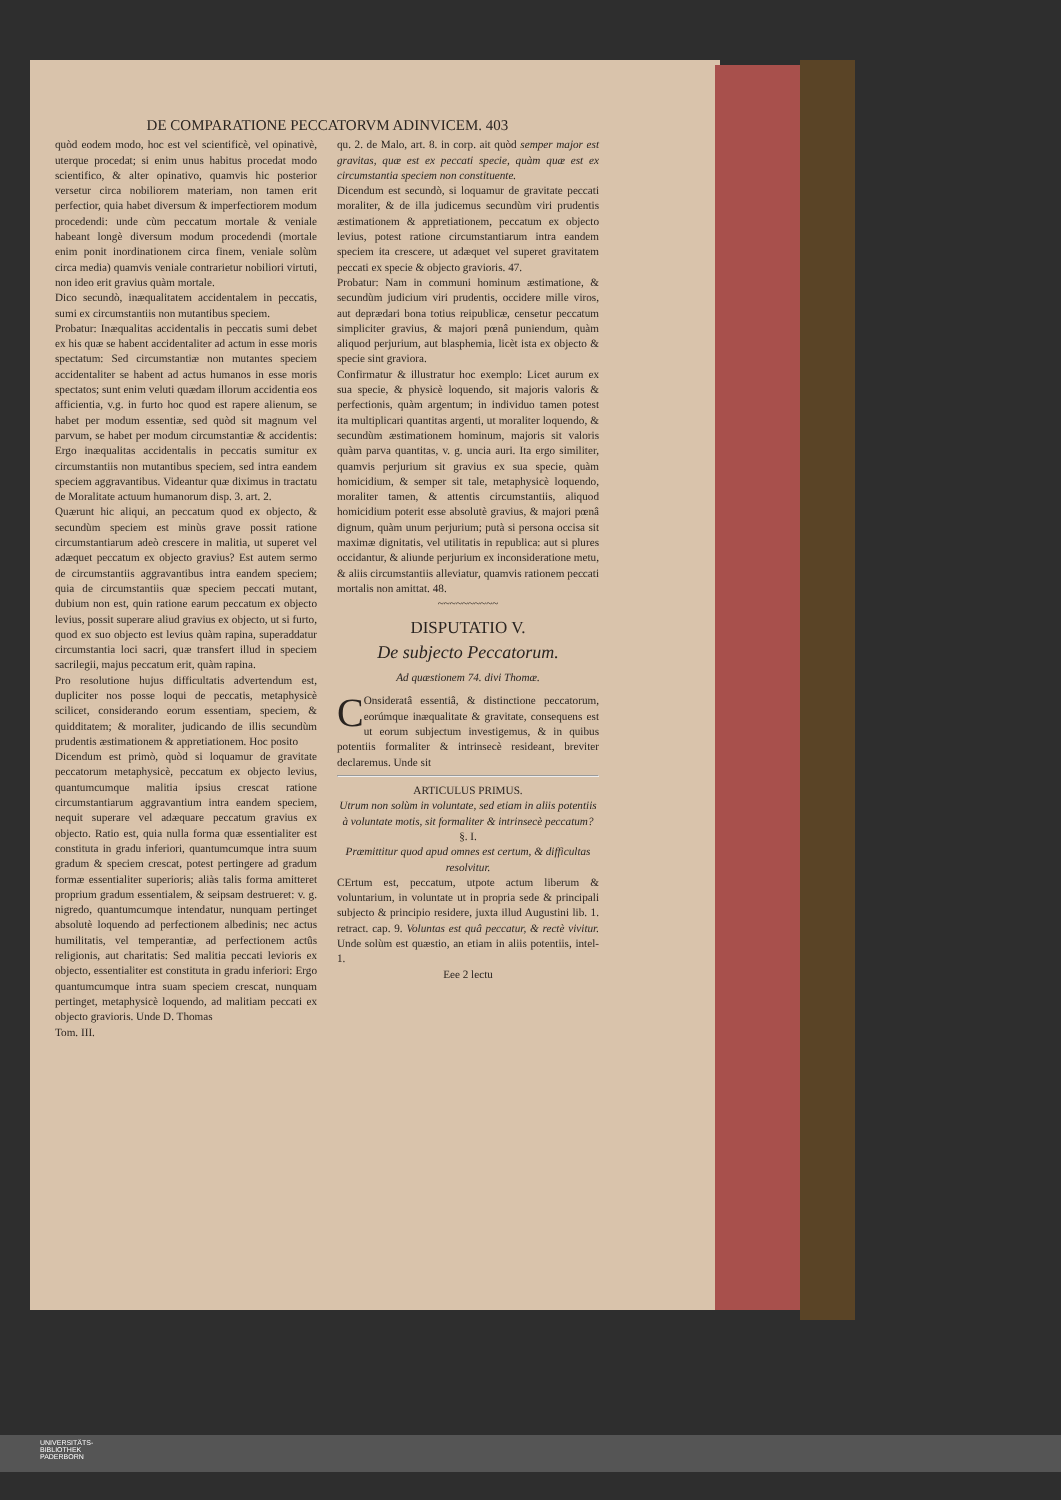DE COMPARATIONE PECCATORVM ADINVICEM. 403
quòd eodem modo, hoc est vel scientificè, vel opinativè, uterque procedat; si enim unus habitus procedat modo scientifico, & alter opinativo, quamvis hic posterior versetur circa nobiliorem materiam, non tamen erit perfectior, quia habet diversum & imperfectiorem modum procedendi: unde cùm peccatum mortale & veniale habeant longè diversum modum procedendi (mortale enim ponit inordinationem circa finem, veniale solùm circa media) quamvis veniale contrarietur nobiliori virtuti, non ideo erit gravius quàm mortale.
Dico secundò, inæqualitatem accidentalem in peccatis, sumi ex circumstantiis non mutantibus speciem.
Probatur: Inæqualitas accidentalis in peccatis sumi debet ex his quæ se habent accidentaliter ad actum in esse moris spectatum: Sed circumstantiæ non mutantes speciem accidentaliter se habent ad actus humanos in esse moris spectatos; sunt enim veluti quædam illorum accidentia eos afficientia, v.g. in furto hoc quod est rapere alienum, se habet per modum essentiæ, sed quòd sit magnum vel parvum, se habet per modum circumstantiæ & accidentis: Ergo inæqualitas accidentalis in peccatis sumitur ex circumstantiis non mutantibus speciem, sed intra eandem speciem aggravantibus. Videantur quæ diximus in tractatu de Moralitate actuum humanorum disp. 3. art. 2.
Quærunt hic aliqui, an peccatum quod ex objecto, & secundùm speciem est minùs grave possit ratione circumstantiarum adeò crescere in malitia, ut superet vel adæquet peccatum ex objecto gravius? Est autem sermo de circumstantiis aggravantibus intra eandem speciem; quia de circumstantiis quæ speciem peccati mutant, dubium non est, quin ratione earum peccatum ex objecto levius, possit superare aliud gravius ex objecto, ut si furto, quod ex suo objecto est levius quàm rapina, superaddatur circumstantia loci sacri, quæ transfert illud in speciem sacrilegii, majus peccatum erit, quàm rapina.
Pro resolutione hujus difficultatis advertendum est, dupliciter nos posse loqui de peccatis, metaphysicè scilicet, considerando eorum essentiam, speciem, & quidditatem; & moraliter, judicando de illis secundùm prudentis æstimationem & appretiationem. Hoc posito
Dicendum est primò, quòd si loquamur de gravitate peccatorum metaphysicè, peccatum ex objecto levius, quantumcumque malitia ipsius crescat ratione circumstantiarum aggravantium intra eandem speciem, nequit superare vel adæquare peccatum gravius ex objecto. Ratio est, quia nulla forma quæ essentialiter est constituta in gradu inferiori, quantumcumque intra suum gradum & speciem crescat, potest pertingere ad gradum formæ essentialiter superioris; aliàs talis forma amitteret proprium gradum essentialem, & seipsam destrueret: v. g. nigredo, quantumcumque intendatur, nunquam pertinget absolutè loquendo ad perfectionem albedinis; nec actus humilitatis, vel temperantiæ, ad perfectionem actûs religionis, aut charitatis: Sed malitia peccati levioris ex objecto, essentialiter est constituta in gradu inferiori: Ergo quantumcumque intra suam speciem crescat, nunquam pertinget, metaphysicè loquendo, ad malitiam peccati ex objecto gravioris. Unde D. Thomas
Tom. III.
qu. 2. de Malo, art. 8. in corp. ait quòd semper major est gravitas, quæ est ex peccati specie, quàm quæ est ex circumstantia speciem non constituente.
Dicendum est secundò, si loquamur de gravitate peccati moraliter, & de illa judicemus secundùm viri prudentis æstimationem & appretiationem, peccatum ex objecto levius, potest ratione circumstantiarum intra eandem speciem ita crescere, ut adæquet vel superet gravitatem peccati ex specie & objecto gravioris. 47.
Probatur: Nam in communi hominum æstimatione, & secundùm judicium viri prudentis, occidere mille viros, aut deprædari bona totius reipublicæ, censetur peccatum simpliciter gravius, & majori pœnâ puniendum, quàm aliquod perjurium, aut blasphemia, licèt ista ex objecto & specie sint graviora.
Confirmatur & illustratur hoc exemplo: Licet aurum ex sua specie, & physicè loquendo, sit majoris valoris & perfectionis, quàm argentum; in individuo tamen potest ita multiplicari quantitas argenti, ut moraliter loquendo, & secundùm æstimationem hominum, majoris sit valoris quàm parva quantitas, v. g. uncia auri. Ita ergo similiter, quamvis perjurium sit gravius ex sua specie, quàm homicidium, & semper sit tale, metaphysicè loquendo, moraliter tamen, & attentis circumstantiis, aliquod homicidium poterit esse absolutè gravius, & majori pœnâ dignum, quàm unum perjurium; putà si persona occisa sit maximæ dignitatis, vel utilitatis in republica: aut si plures occidantur, & aliunde perjurium ex inconsideratione metu, & aliis circumstantiis alleviatur, quamvis rationem peccati mortalis non amittat. 48.
~~~~~~~~~~
DISPUTATIO V.
De subjecto Peccatorum.
Ad quæstionem 74. divi Thomæ.
COnsideratâ essentiâ, & distinctione peccatorum, eorúmque inæqualitate & gravitate, consequens est ut eorum subjectum investigemus, & in quibus potentiis formaliter & intrinsecè resideant, breviter declaremus. Unde sit
ARTICULUS PRIMUS.
Utrum non solùm in voluntate, sed etiam in aliis potentiis à voluntate motis, sit formaliter & intrinsecè peccatum?
§. I.
Præmittitur quod apud omnes est certum, & difficultas resolvitur.
CErtum est, peccatum, utpote actum liberum & voluntarium, in voluntate ut in propria sede & principali subjecto & principio residere, juxta illud Augustini lib. 1. retract. cap. 9. Voluntas est quâ peccatur, & rectè vivitur. Unde solùm est quæstio, an etiam in aliis potentiis, intel- 1.
Eee 2 lectu
UNIVERSITÄTS-
BIBLIOTHEK
PADERBORN